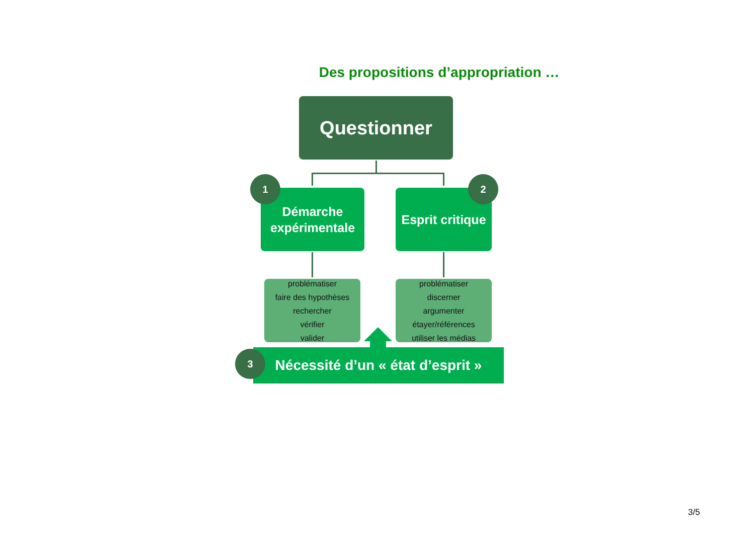Des propositions d’appropriation …
Questionner
Démarche
expérimentale
Esprit critique
1 2
problématiser
faire des hypothèses
rechercher
vérifier
valider
problématiser
discerner
argumenter
étayer/références
utiliser les médias
Nécessité d’un « état d’esprit »
3
3/5